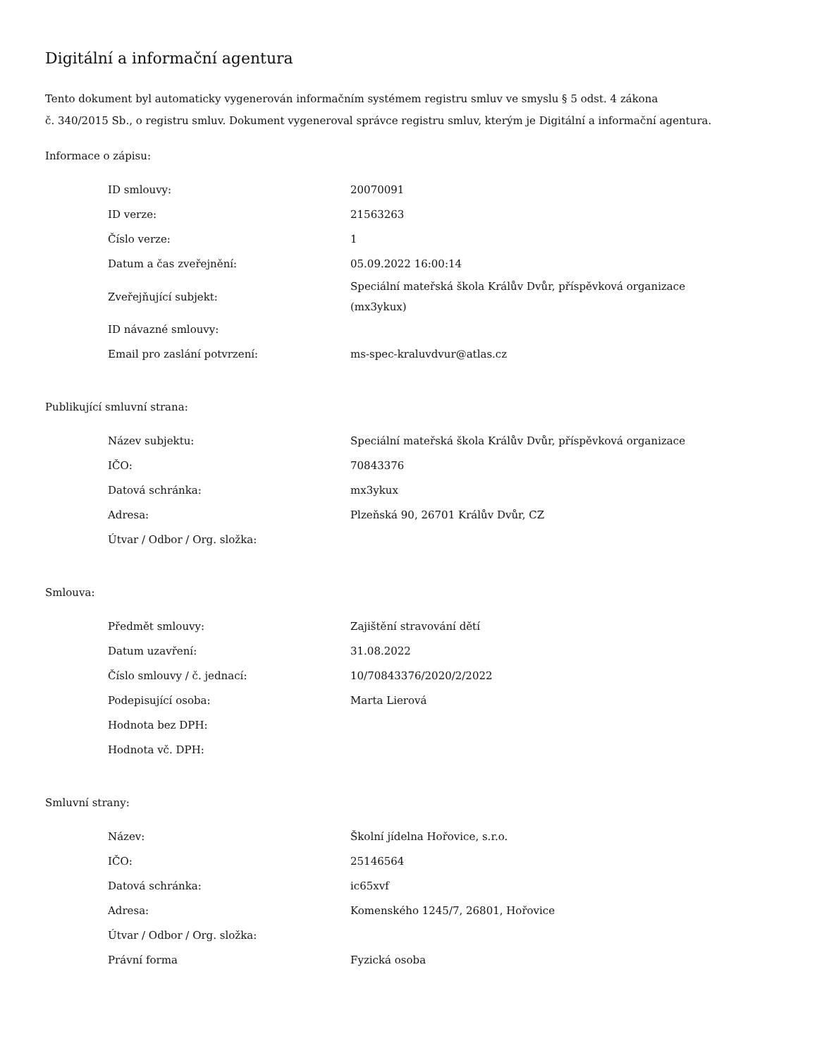Digitální a informační agentura
Tento dokument byl automaticky vygenerován informačním systémem registru smluv ve smyslu § 5 odst. 4 zákona
č. 340/2015 Sb., o registru smluv. Dokument vygeneroval správce registru smluv, kterým je Digitální a informační agentura.
Informace o zápisu:
| ID smlouvy: | 20070091 |
| ID verze: | 21563263 |
| Číslo verze: | 1 |
| Datum a čas zveřejnění: | 05.09.2022 16:00:14 |
| Zveřejňující subjekt: | Speciální mateřská škola Králův Dvůr, příspěvková organizace (mx3ykux) |
| ID návazné smlouvy: | |
| Email pro zaslání potvrzení: | ms-spec-kraluvdvur@atlas.cz |
Publikující smluvní strana:
| Název subjektu: | Speciální mateřská škola Králův Dvůr, příspěvková organizace |
| IČO: | 70843376 |
| Datová schránka: | mx3ykux |
| Adresa: | Plzeňská 90, 26701 Králův Dvůr, CZ |
| Útvar / Odbor / Org. složka: | |
Smlouva:
| Předmět smlouvy: | Zajištění stravování dětí |
| Datum uzavření: | 31.08.2022 |
| Číslo smlouvy / č. jednací: | 10/70843376/2020/2/2022 |
| Podepisující osoba: | Marta Lierová |
| Hodnota bez DPH: | |
| Hodnota vč. DPH: | |
Smluvní strany:
| Název: | Školní jídelna Hořovice, s.r.o. |
| IČO: | 25146564 |
| Datová schránka: | ic65xvf |
| Adresa: | Komenského 1245/7, 26801, Hořovice |
| Útvar / Odbor / Org. složka: | |
| Právní forma | Fyzická osoba |